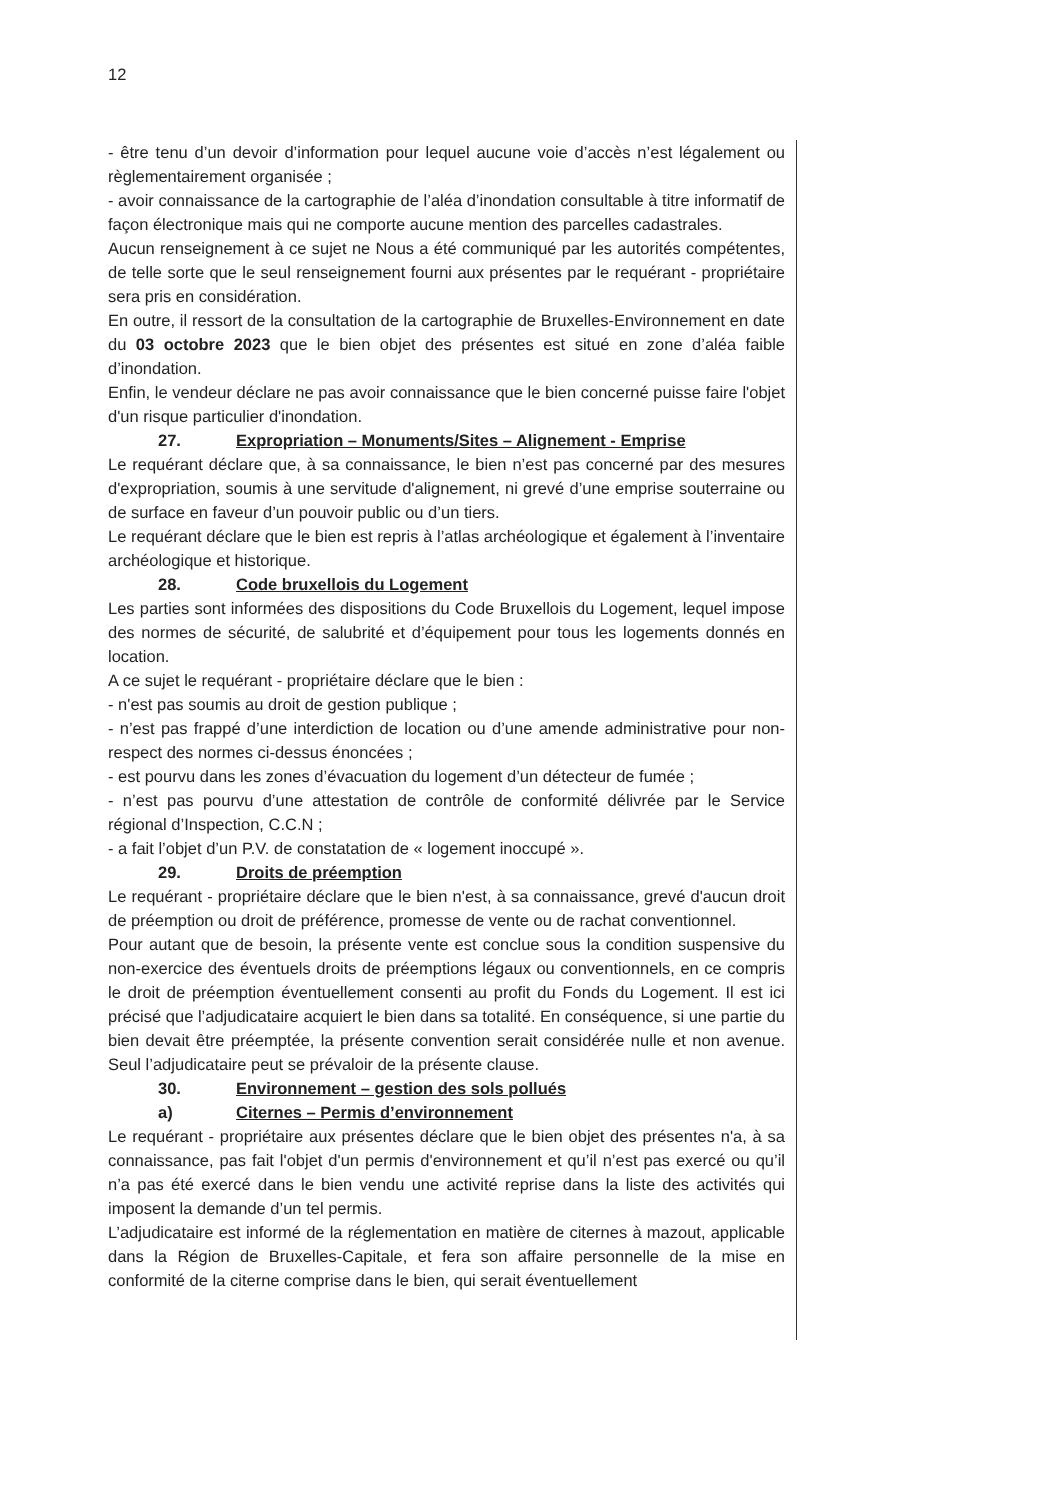12
- être tenu d’un devoir d’information pour lequel aucune voie d’accès n’est légalement ou règlementairement organisée ;
- avoir connaissance de la cartographie de l’aléa d’inondation consultable à titre informatif de façon électronique mais qui ne comporte aucune mention des parcelles cadastrales.
Aucun renseignement à ce sujet ne Nous a été communiqué par les autorités compétentes, de telle sorte que le seul renseignement fourni aux présentes par le requérant - propriétaire sera pris en considération.
En outre, il ressort de la consultation de la cartographie de Bruxelles-Environnement en date du 03 octobre 2023 que le bien objet des présentes est situé en zone d’aléa faible d’inondation.
Enfin, le vendeur déclare ne pas avoir connaissance que le bien concerné puisse faire l'objet d'un risque particulier d'inondation.
27. Expropriation – Monuments/Sites – Alignement - Emprise
Le requérant déclare que, à sa connaissance, le bien n’est pas concerné par des mesures d'expropriation, soumis à une servitude d'alignement, ni grevé d’une emprise souterraine ou de surface en faveur d’un pouvoir public ou d’un tiers.
Le requérant déclare que le bien est repris à l’atlas archéologique et également à l’inventaire archéologique et historique.
28. Code bruxellois du Logement
Les parties sont informées des dispositions du Code Bruxellois du Logement, lequel impose des normes de sécurité, de salubrité et d’équipement pour tous les logements donnés en location.
A ce sujet le requérant - propriétaire déclare que le bien :
- n'est pas soumis au droit de gestion publique ;
- n’est pas frappé d’une interdiction de location ou d’une amende administrative pour non-respect des normes ci-dessus énoncées ;
- est pourvu dans les zones d’évacuation du logement d’un détecteur de fumée ;
- n’est pas pourvu d’une attestation de contrôle de conformité délivrée par le Service régional d’Inspection, C.C.N ;
- a fait l’objet d’un P.V. de constatation de « logement inoccupé ».
29. Droits de préemption
Le requérant - propriétaire déclare que le bien n'est, à sa connaissance, grevé d'aucun droit de préemption ou droit de préférence, promesse de vente ou de rachat conventionnel.
Pour autant que de besoin, la présente vente est conclue sous la condition suspensive du non-exercice des éventuels droits de préemptions légaux ou conventionnels, en ce compris le droit de préemption éventuellement consenti au profit du Fonds du Logement. Il est ici précisé que l’adjudicataire acquiert le bien dans sa totalité. En conséquence, si une partie du bien devait être préemptée, la présente convention serait considérée nulle et non avenue. Seul l’adjudicataire peut se prévaloir de la présente clause.
30. Environnement – gestion des sols pollués
a) Citernes – Permis d’environnement
Le requérant - propriétaire aux présentes déclare que le bien objet des présentes n'a, à sa connaissance, pas fait l'objet d'un permis d'environnement et qu’il n’est pas exercé ou qu’il n’a pas été exercé dans le bien vendu une activité reprise dans la liste des activités qui imposent la demande d’un tel permis.
L’adjudicataire est informé de la réglementation en matière de citernes à mazout, applicable dans la Région de Bruxelles-Capitale, et fera son affaire personnelle de la mise en conformité de la citerne comprise dans le bien, qui serait éventuellement